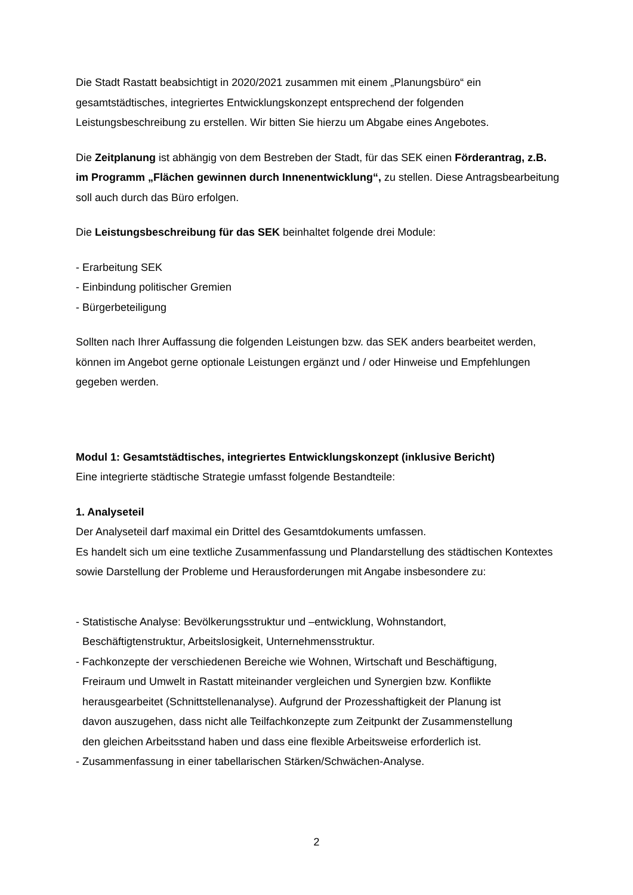Die Stadt Rastatt beabsichtigt in 2020/2021 zusammen mit einem „Planungsbüro“ ein gesamtstädtisches, integriertes Entwicklungskonzept entsprechend der folgenden Leistungsbeschreibung zu erstellen. Wir bitten Sie hierzu um Abgabe eines Angebotes.
Die Zeitplanung ist abhängig von dem Bestreben der Stadt, für das SEK einen Förderantrag, z.B. im Programm „Flächen gewinnen durch Innenentwicklung“, zu stellen. Diese Antragsbearbeitung soll auch durch das Büro erfolgen.
Die Leistungsbeschreibung für das SEK beinhaltet folgende drei Module:
- Erarbeitung SEK
- Einbindung politischer Gremien
- Bürgerbeteiligung
Sollten nach Ihrer Auffassung die folgenden Leistungen bzw. das SEK anders bearbeitet werden, können im Angebot gerne optionale Leistungen ergänzt und / oder Hinweise und Empfehlungen gegeben werden.
Modul 1: Gesamtstädtisches, integriertes Entwicklungskonzept (inklusive Bericht)
Eine integrierte städtische Strategie umfasst folgende Bestandteile:
1. Analyseteil
Der Analyseteil darf maximal ein Drittel des Gesamtdokuments umfassen.
Es handelt sich um eine textliche Zusammenfassung und Plandarstellung des städtischen Kontextes sowie Darstellung der Probleme und Herausforderungen mit Angabe insbesondere zu:
- Statistische Analyse: Bevölkerungsstruktur und –entwicklung, Wohnstandort,
Beschäftigtenstruktur, Arbeitslosigkeit, Unternehmensstruktur.
- Fachkonzepte der verschiedenen Bereiche wie Wohnen, Wirtschaft und Beschäftigung,
Freiraum und Umwelt in Rastatt miteinander vergleichen und Synergien bzw. Konflikte
herausgearbeitet (Schnittstellenanalyse). Aufgrund der Prozesshaftigkeit der Planung ist
davon auszugehen, dass nicht alle Teilfachkonzepte zum Zeitpunkt der Zusammenstellung
den gleichen Arbeitsstand haben und dass eine flexible Arbeitsweise erforderlich ist.
- Zusammenfassung in einer tabellarischen Stärken/Schwächen-Analyse.
2